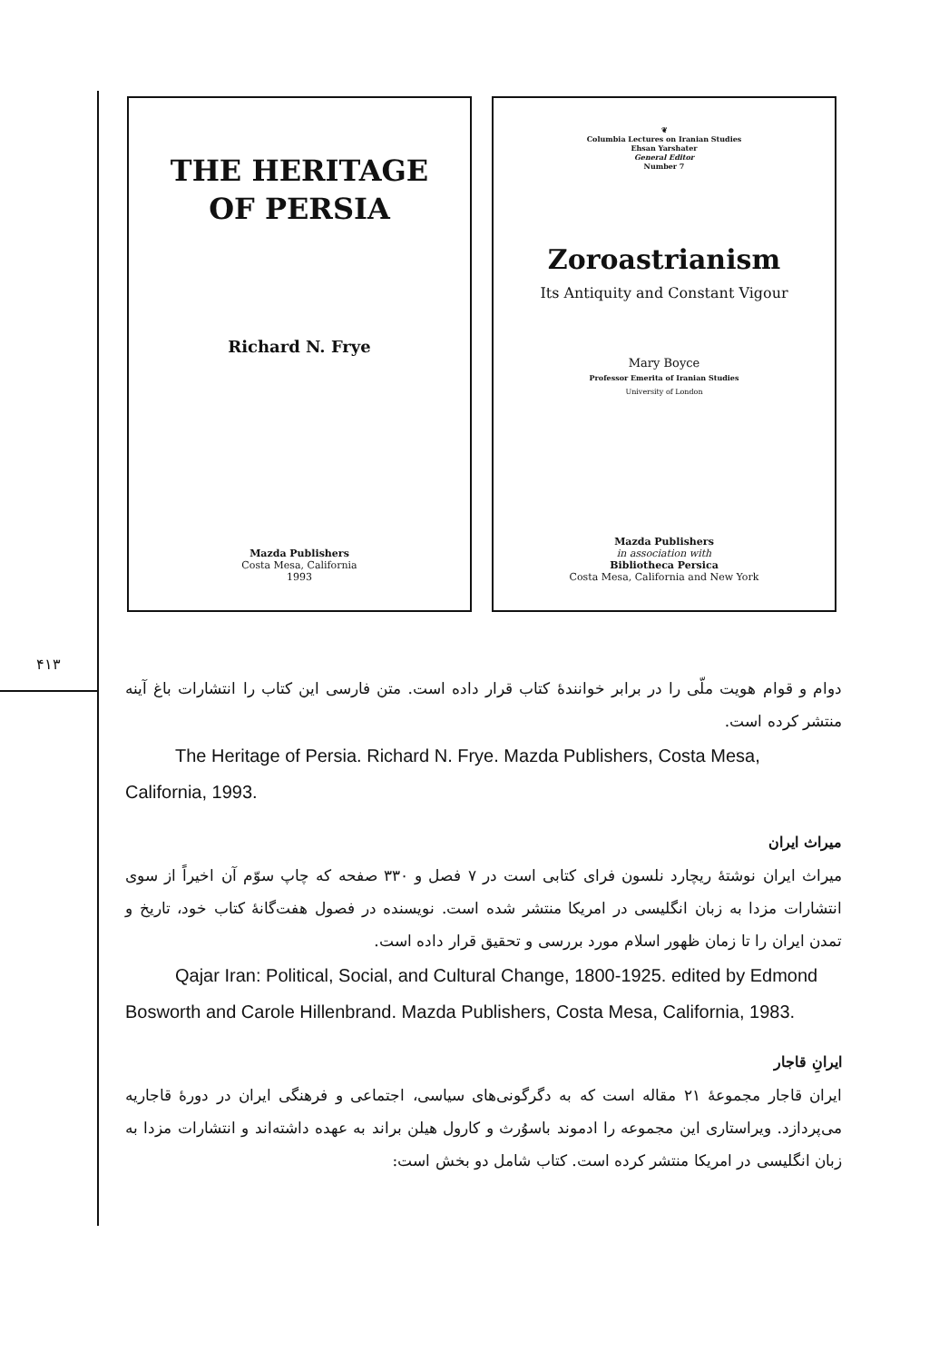۴۱۳
THE HERITAGE
OF PERSIA
Richard N. Frye
Mazda Publishers
Costa Mesa, California
1993
❦
Columbia Lectures on Iranian Studies
Ehsan Yarshater
General Editor
Number 7
Zoroastrianism
Its Antiquity and Constant Vigour
Mary Boyce
Professor Emerita of Iranian Studies
University of London
Mazda Publishers
in association with
Bibliotheca Persica
Costa Mesa, California and New York
دوام و قوام هویت ملّی را در برابر خوانندهٔ کتاب قرار داده است. متن فارسی این کتاب را انتشارات باغ آینه منتشر کرده است.
The Heritage of Persia. Richard N. Frye. Mazda Publishers, Costa Mesa, California, 1993.
میراث ایران
میراث ایران نوشتهٔ ریچارد نلسون فرای کتابی است در ۷ فصل و ۳۳۰ صفحه که چاپ سوّم آن اخیراً از سوی انتشارات مزدا به زبان انگلیسی در امریکا منتشر شده است. نویسنده در فصول هفت‌گانهٔ کتاب خود، تاریخ و تمدن ایران را تا زمان ظهور اسلام مورد بررسی و تحقیق قرار داده است.
Qajar Iran: Political, Social, and Cultural Change, 1800-1925. edited by Edmond Bosworth and Carole Hillenbrand. Mazda Publishers, Costa Mesa, California, 1983.
ایرانِ قاجار
ایران قاجار مجموعهٔ ۲۱ مقاله است که به دگرگونی‌های سیاسی، اجتماعی و فرهنگی ایران در دورهٔ قاجاریه می‌پردازد. ویراستاری این مجموعه را ادموند باسوُرث و کارول هیلن براند به عهده داشته‌اند و انتشارات مزدا به زبان انگلیسی در امریکا منتشر کرده است. کتاب شامل دو بخش است: